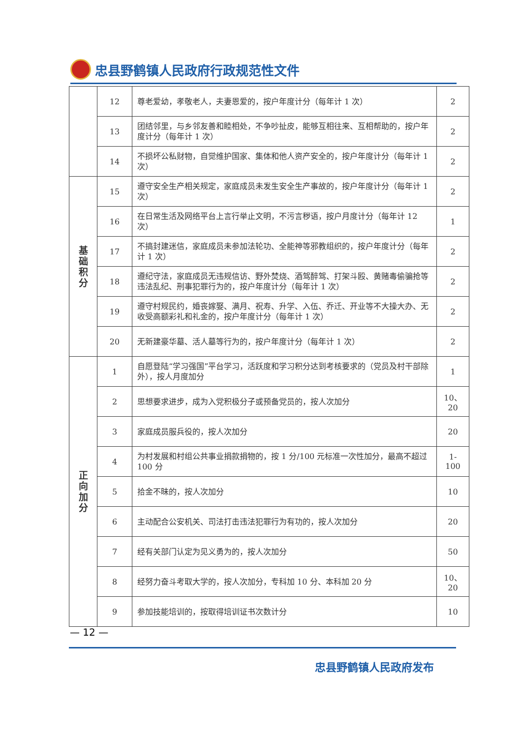忠县野鹤镇人民政府行政规范性文件
| | 12 | 尊老爱幼，孝敬老人，夫妻恩爱的，按户年度计分（每年计 1 次） | 2 |
| | 13 | 团结邻里，与乡邻友善和睦相处，不争吵扯皮，能够互相往来、互相帮助的，按户年度计分（每年计 1 次） | 2 |
| | 14 | 不损坏公私财物，自觉维护国家、集体和他人资产安全的，按户年度计分（每年计 1 次） | 2 |
| 基 础 积 分 | 15 | 遵守安全生产相关规定，家庭成员未发生安全生产事故的，按户年度计分（每年计 1 次） | 2 |
| | 16 | 在日常生活及网络平台上言行举止文明，不污言秽语，按户月度计分（每年计 12 次） | 1 |
| | 17 | 不搞封建迷信，家庭成员未参加法轮功、全能神等邪教组织的，按户年度计分（每年计 1 次） | 2 |
| | 18 | 遵纪守法，家庭成员无违规信访、野外焚烧、酒驾醉驾、打架斗殴、黄赌毒偷骗抢等违法乱纪、刑事犯罪行为的，按户年度计分（每年计 1 次） | 2 |
| | 19 | 遵守村规民约，婚丧嫁娶、满月、祝寿、升学、入伍、乔迁、开业等不大操大办、无收受高额彩礼和礼金的，按户年度计分（每年计 1 次） | 2 |
| | 20 | 无新建豪华墓、活人墓等行为的，按户年度计分（每年计 1 次） | 2 |
| 正 向 加 分 | 1 | 自愿登陆“学习强国”平台学习，活跃度和学习积分达到考核要求的（党员及村干部除外），按人月度加分 | 1 |
| | 2 | 思想要求进步，成为入党积极分子或预备党员的，按人次加分 | 10、20 |
| | 3 | 家庭成员服兵役的，按人次加分 | 20 |
| | 4 | 为村发展和村组公共事业捐款捐物的，按 1 分/100 元标准一次性加分，最高不超过 100 分 | 1-100 |
| | 5 | 拾金不昧的，按人次加分 | 10 |
| | 6 | 主动配合公安机关、司法打击违法犯罪行为有功的，按人次加分 | 20 |
| | 7 | 经有关部门认定为见义勇为的，按人次加分 | 50 |
| | 8 | 经努力奋斗考取大学的，按人次加分，专科加 10 分、本科加 20 分 | 10、20 |
| | 9 | 参加技能培训的，按取得培训证书次数计分 | 10 |
— 12 —
忠县野鹤镇人民政府发布